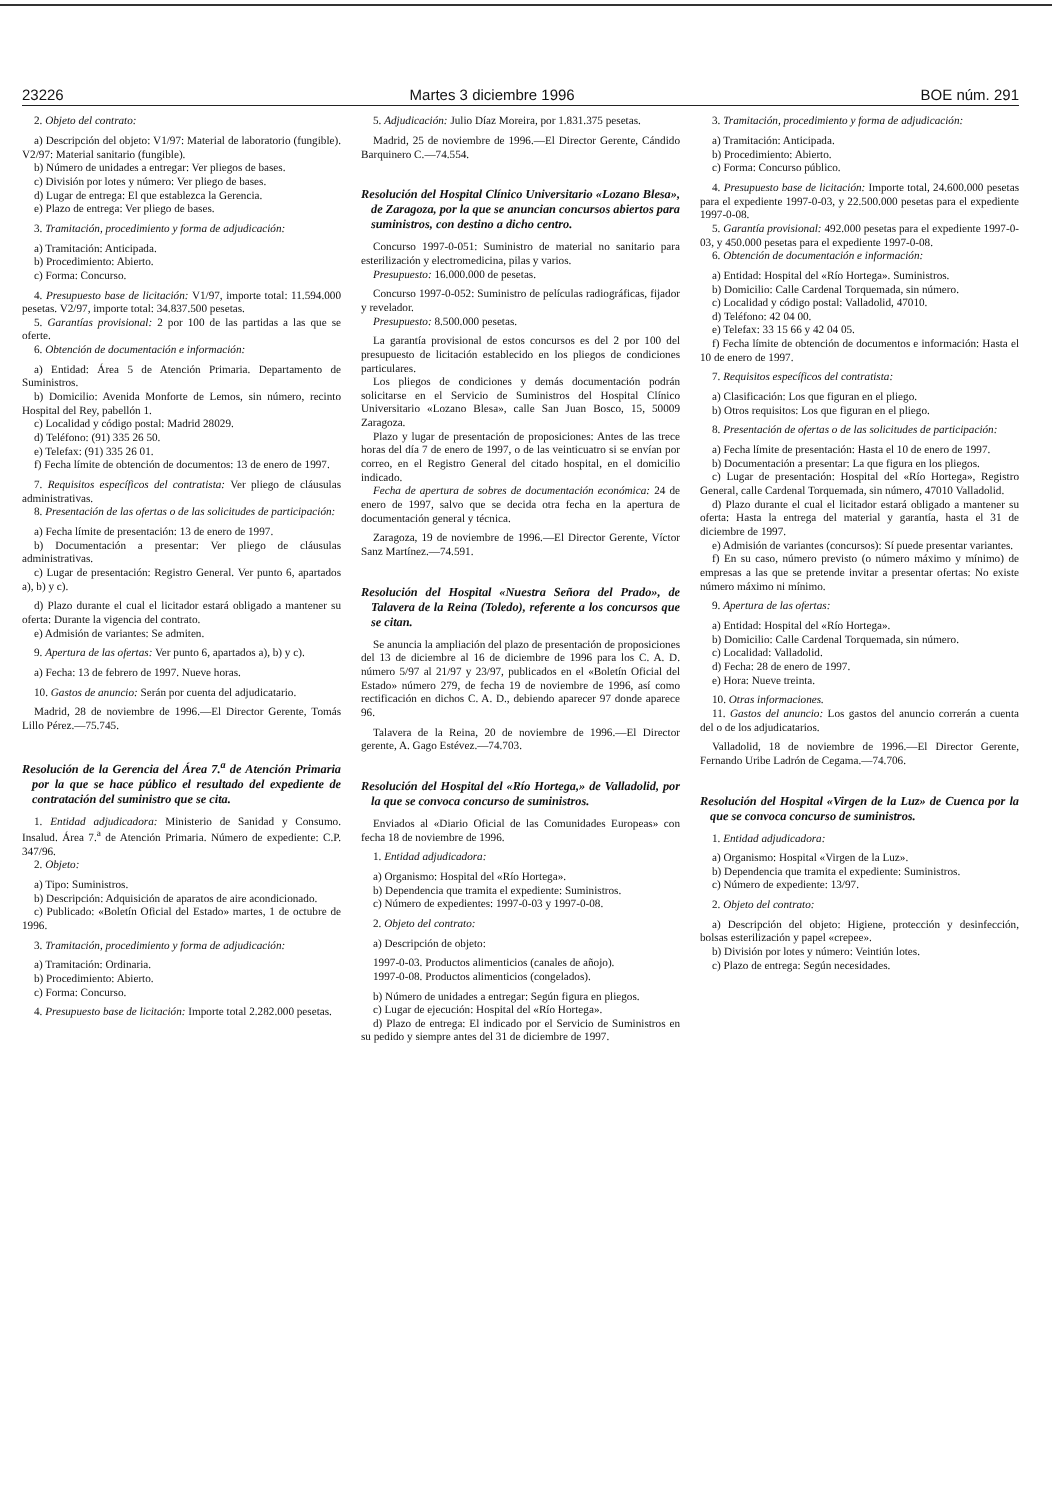23226 Martes 3 diciembre 1996 BOE núm. 291
2. Objeto del contrato:
a) Descripción del objeto: V1/97: Material de laboratorio (fungible). V2/97: Material sanitario (fungible).
b) Número de unidades a entregar: Ver pliegos de bases.
c) División por lotes y número: Ver pliego de bases.
d) Lugar de entrega: El que establezca la Gerencia.
e) Plazo de entrega: Ver pliego de bases.
3. Tramitación, procedimiento y forma de adjudicación:
a) Tramitación: Anticipada.
b) Procedimiento: Abierto.
c) Forma: Concurso.
4. Presupuesto base de licitación: V1/97, importe total: 11.594.000 pesetas. V2/97, importe total: 34.837.500 pesetas.
5. Garantías provisional: 2 por 100 de las partidas a las que se oferte.
6. Obtención de documentación e información:
a) Entidad: Área 5 de Atención Primaria. Departamento de Suministros.
b) Domicilio: Avenida Monforte de Lemos, sin número, recinto Hospital del Rey, pabellón 1.
c) Localidad y código postal: Madrid 28029.
d) Teléfono: (91) 335 26 50.
e) Telefax: (91) 335 26 01.
f) Fecha límite de obtención de documentos: 13 de enero de 1997.
7. Requisitos específicos del contratista: Ver pliego de cláusulas administrativas.
8. Presentación de las ofertas o de las solicitudes de participación:
a) Fecha límite de presentación: 13 de enero de 1997.
b) Documentación a presentar: Ver pliego de cláusulas administrativas.
c) Lugar de presentación: Registro General. Ver punto 6, apartados a), b) y c).
d) Plazo durante el cual el licitador estará obligado a mantener su oferta: Durante la vigencia del contrato.
e) Admisión de variantes: Se admiten.
9. Apertura de las ofertas: Ver punto 6, apartados a), b) y c).
a) Fecha: 13 de febrero de 1997. Nueve horas.
10. Gastos de anuncio: Serán por cuenta del adjudicatario.
Madrid, 28 de noviembre de 1996.—El Director Gerente, Tomás Lillo Pérez.—75.745.
Resolución de la Gerencia del Área 7.<sup>a</sup> de Atención Primaria por la que se hace público el resultado del expediente de contratación del suministro que se cita.
1. Entidad adjudicadora: Ministerio de Sanidad y Consumo. Insalud. Área 7.<sup>a</sup> de Atención Primaria. Número de expediente: C.P. 347/96.
2. Objeto:
a) Tipo: Suministros.
b) Descripción: Adquisición de aparatos de aire acondicionado.
c) Publicado: «Boletín Oficial del Estado» martes, 1 de octubre de 1996.
3. Tramitación, procedimiento y forma de adjudicación:
a) Tramitación: Ordinaria.
b) Procedimiento: Abierto.
c) Forma: Concurso.
4. Presupuesto base de licitación: Importe total 2.282.000 pesetas.
5. Adjudicación: Julio Díaz Moreira, por 1.831.375 pesetas.
Madrid, 25 de noviembre de 1996.—El Director Gerente, Cándido Barquinero C.—74.554.
Resolución del Hospital Clínico Universitario «Lozano Blesa», de Zaragoza, por la que se anuncian concursos abiertos para suministros, con destino a dicho centro.
Concurso 1997-0-051: Suministro de material no sanitario para esterilización y electromedicina, pilas y varios.
Presupuesto: 16.000.000 de pesetas.
Concurso 1997-0-052: Suministro de películas radiográficas, fijador y revelador.
Presupuesto: 8.500.000 pesetas.
La garantía provisional de estos concursos es del 2 por 100 del presupuesto de licitación establecido en los pliegos de condiciones particulares.
Los pliegos de condiciones y demás documentación podrán solicitarse en el Servicio de Suministros del Hospital Clínico Universitario «Lozano Blesa», calle San Juan Bosco, 15, 50009 Zaragoza.
Plazo y lugar de presentación de proposiciones: Antes de las trece horas del día 7 de enero de 1997, o de las veinticuatro si se envían por correo, en el Registro General del citado hospital, en el domicilio indicado.
Fecha de apertura de sobres de documentación económica: 24 de enero de 1997, salvo que se decida otra fecha en la apertura de documentación general y técnica.
Zaragoza, 19 de noviembre de 1996.—El Director Gerente, Víctor Sanz Martínez.—74.591.
Resolución del Hospital «Nuestra Señora del Prado», de Talavera de la Reina (Toledo), referente a los concursos que se citan.
Se anuncia la ampliación del plazo de presentación de proposiciones del 13 de diciembre al 16 de diciembre de 1996 para los C. A. D. número 5/97 al 21/97 y 23/97, publicados en el «Boletín Oficial del Estado» número 279, de fecha 19 de noviembre de 1996, así como rectificación en dichos C. A. D., debiendo aparecer 97 donde aparece 96.
Talavera de la Reina, 20 de noviembre de 1996.—El Director gerente, A. Gago Estévez.—74.703.
Resolución del Hospital del «Río Hortega,» de Valladolid, por la que se convoca concurso de suministros.
Enviados al «Diario Oficial de las Comunidades Europeas» con fecha 18 de noviembre de 1996.
1. Entidad adjudicadora:
a) Organismo: Hospital del «Río Hortega».
b) Dependencia que tramita el expediente: Suministros.
c) Número de expedientes: 1997-0-03 y 1997-0-08.
2. Objeto del contrato:
a) Descripción de objeto:
1997-0-03. Productos alimenticios (canales de añojo).
1997-0-08. Productos alimenticios (congelados).
b) Número de unidades a entregar: Según figura en pliegos.
c) Lugar de ejecución: Hospital del «Río Hortega».
d) Plazo de entrega: El indicado por el Servicio de Suministros en su pedido y siempre antes del 31 de diciembre de 1997.
3. Tramitación, procedimiento y forma de adjudicación:
a) Tramitación: Anticipada.
b) Procedimiento: Abierto.
c) Forma: Concurso público.
4. Presupuesto base de licitación: Importe total, 24.600.000 pesetas para el expediente 1997-0-03, y 22.500.000 pesetas para el expediente 1997-0-08.
5. Garantía provisional: 492.000 pesetas para el expediente 1997-0-03, y 450.000 pesetas para el expediente 1997-0-08.
6. Obtención de documentación e información:
a) Entidad: Hospital del «Río Hortega». Suministros.
b) Domicilio: Calle Cardenal Torquemada, sin número.
c) Localidad y código postal: Valladolid, 47010.
d) Teléfono: 42 04 00.
e) Telefax: 33 15 66 y 42 04 05.
f) Fecha límite de obtención de documentos e información: Hasta el 10 de enero de 1997.
7. Requisitos específicos del contratista:
a) Clasificación: Los que figuran en el pliego.
b) Otros requisitos: Los que figuran en el pliego.
8. Presentación de ofertas o de las solicitudes de participación:
a) Fecha límite de presentación: Hasta el 10 de enero de 1997.
b) Documentación a presentar: La que figura en los pliegos.
c) Lugar de presentación: Hospital del «Río Hortega», Registro General, calle Cardenal Torquemada, sin número, 47010 Valladolid.
d) Plazo durante el cual el licitador estará obligado a mantener su oferta: Hasta la entrega del material y garantía, hasta el 31 de diciembre de 1997.
e) Admisión de variantes (concursos): Sí puede presentar variantes.
f) En su caso, número previsto (o número máximo y mínimo) de empresas a las que se pretende invitar a presentar ofertas: No existe número máximo ni mínimo.
9. Apertura de las ofertas:
a) Entidad: Hospital del «Río Hortega».
b) Domicilio: Calle Cardenal Torquemada, sin número.
c) Localidad: Valladolid.
d) Fecha: 28 de enero de 1997.
e) Hora: Nueve treinta.
10. Otras informaciones.
11. Gastos del anuncio: Los gastos del anuncio correrán a cuenta del o de los adjudicatarios.
Valladolid, 18 de noviembre de 1996.—El Director Gerente, Fernando Uribe Ladrón de Cegama.—74.706.
Resolución del Hospital «Virgen de la Luz» de Cuenca por la que se convoca concurso de suministros.
1. Entidad adjudicadora:
a) Organismo: Hospital «Virgen de la Luz».
b) Dependencia que tramita el expediente: Suministros.
c) Número de expediente: 13/97.
2. Objeto del contrato:
a) Descripción del objeto: Higiene, protección y desinfección, bolsas esterilización y papel «crepee».
b) División por lotes y número: Veintiún lotes.
c) Plazo de entrega: Según necesidades.